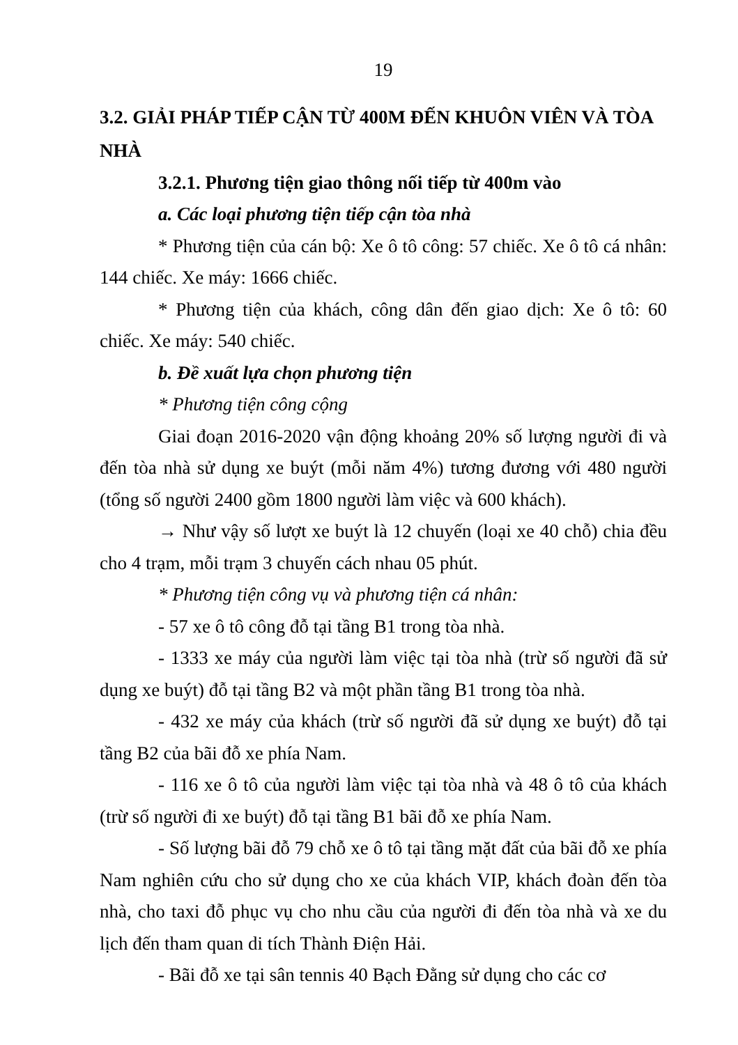19
3.2. GIẢI PHÁP TIẾP CẬN TỪ 400M ĐẾN KHUÔN VIÊN VÀ TÒA NHÀ
3.2.1. Phương tiện giao thông nối tiếp từ 400m vào
a. Các loại phương tiện tiếp cận tòa nhà
* Phương tiện của cán bộ: Xe ô tô công: 57 chiếc. Xe ô tô cá nhân: 144 chiếc. Xe máy: 1666 chiếc.
* Phương tiện của khách, công dân đến giao dịch: Xe ô tô: 60 chiếc. Xe máy: 540 chiếc.
b. Đề xuất lựa chọn phương tiện
* Phương tiện công cộng
Giai đoạn 2016-2020 vận động khoảng 20% số lượng người đi và đến tòa nhà sử dụng xe buýt (mỗi năm 4%) tương đương với 480 người (tổng số người 2400 gồm 1800 người làm việc và 600 khách).
→ Như vậy số lượt xe buýt là 12 chuyến (loại xe 40 chỗ) chia đều cho 4 trạm, mỗi trạm 3 chuyến cách nhau 05 phút.
* Phương tiện công vụ và phương tiện cá nhân:
- 57 xe ô tô công đỗ tại tầng B1 trong tòa nhà.
- 1333 xe máy của người làm việc tại tòa nhà (trừ số người đã sử dụng xe buýt) đỗ tại tầng B2 và một phần tầng B1 trong tòa nhà.
- 432 xe máy của khách (trừ số người đã sử dụng xe buýt) đỗ tại tầng B2 của bãi đỗ xe phía Nam.
- 116 xe ô tô của người làm việc tại tòa nhà và 48 ô tô của khách (trừ số người đi xe buýt) đỗ tại tầng B1 bãi đỗ xe phía Nam.
- Số lượng bãi đỗ 79 chỗ xe ô tô tại tầng mặt đất của bãi đỗ xe phía Nam nghiên cứu cho sử dụng cho xe của khách VIP, khách đoàn đến tòa nhà, cho taxi đỗ phục vụ cho nhu cầu của người đi đến tòa nhà và xe du lịch đến tham quan di tích Thành Điện Hải.
- Bãi đỗ xe tại sân tennis 40 Bạch Đằng sử dụng cho các cơ